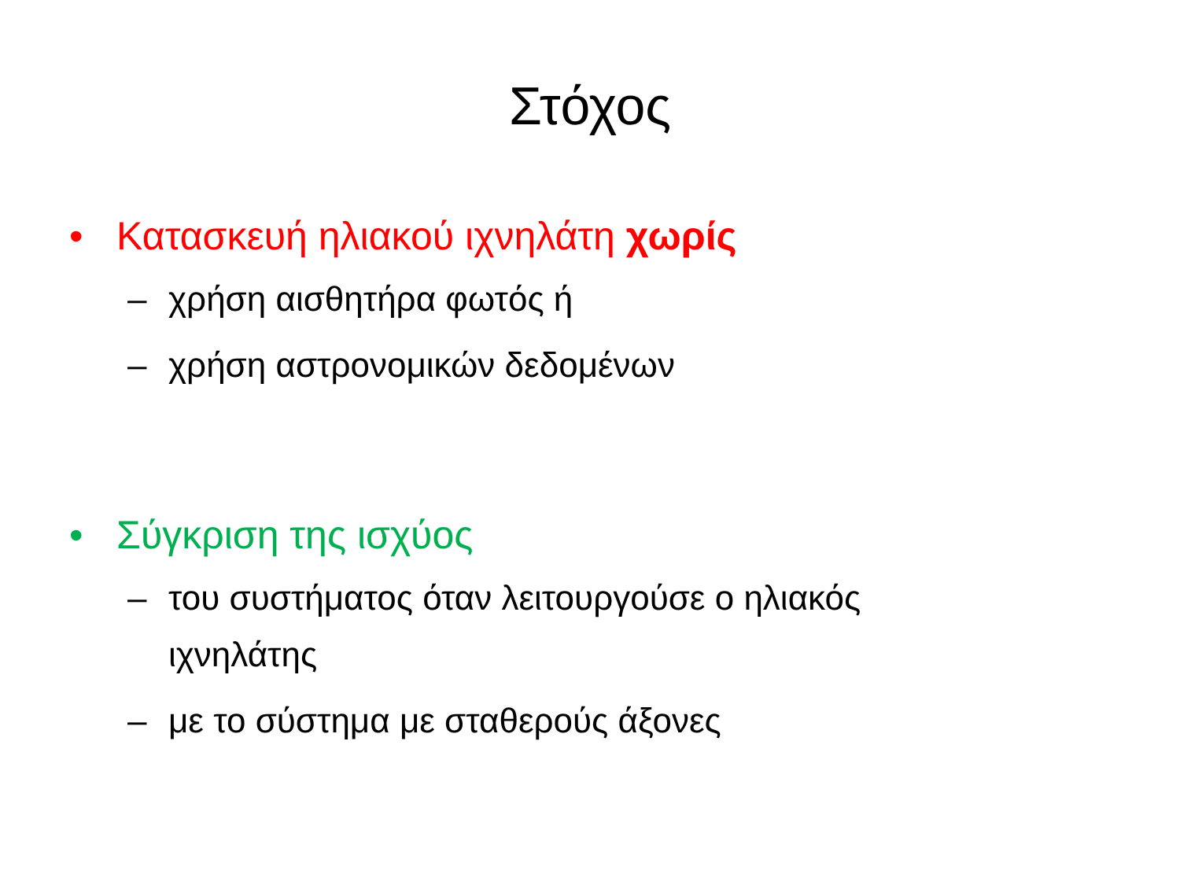Στόχος
• Κατασκευή ηλιακού ιχνηλάτη χωρίς
– χρήση αισθητήρα φωτός ή
– χρήση αστρονομικών δεδομένων
• Σύγκριση της ισχύος
– του συστήματος όταν λειτουργούσε ο ηλιακός
ιχνηλάτης
– με το σύστημα με σταθερούς άξονες